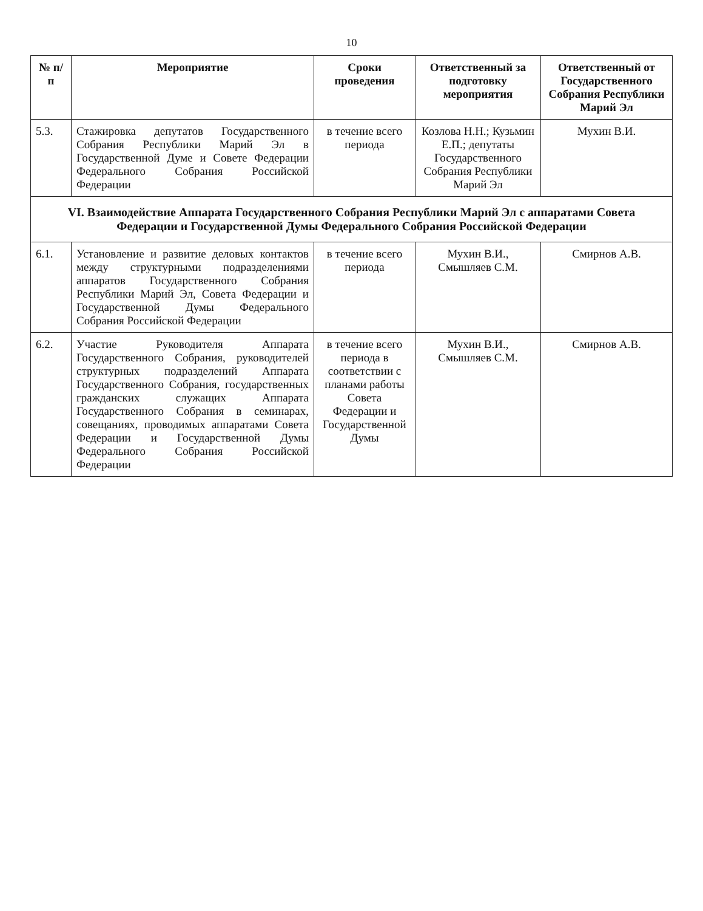10
| № п/п | Мероприятие | Сроки проведения | Ответственный за подготовку мероприятия | Ответственный от Государственного Собрания Республики Марий Эл |
| --- | --- | --- | --- | --- |
| 5.3. | Стажировка депутатов Государственного Собрания Республики Марий Эл в Государственной Думе и Совете Федерации Федерального Собрания Российской Федерации | в течение всего периода | Козлова Н.Н.; Кузьмин Е.П.; депутаты Государственного Собрания Республики Марий Эл | Мухин В.И. |
| VI. Взаимодействие Аппарата Государственного Собрания Республики Марий Эл с аппаратами Совета Федерации и Государственной Думы Федерального Собрания Российской Федерации | | | | |
| 6.1. | Установление и развитие деловых контактов между структурными подразделениями аппаратов Государственного Собрания Республики Марий Эл, Совета Федерации и Государственной Думы Федерального Собрания Российской Федерации | в течение всего периода | Мухин В.И., Смышляев С.М. | Смирнов А.В. |
| 6.2. | Участие Руководителя Аппарата Государственного Собрания, руководителей структурных подразделений Аппарата Государственного Собрания, государственных гражданских служащих Аппарата Государственного Собрания в семинарах, совещаниях, проводимых аппаратами Совета Федерации и Государственной Думы Федерального Собрания Российской Федерации | в течение всего периода в соответствии с планами работы Совета Федерации и Государственной Думы | Мухин В.И., Смышляев С.М. | Смирнов А.В. |